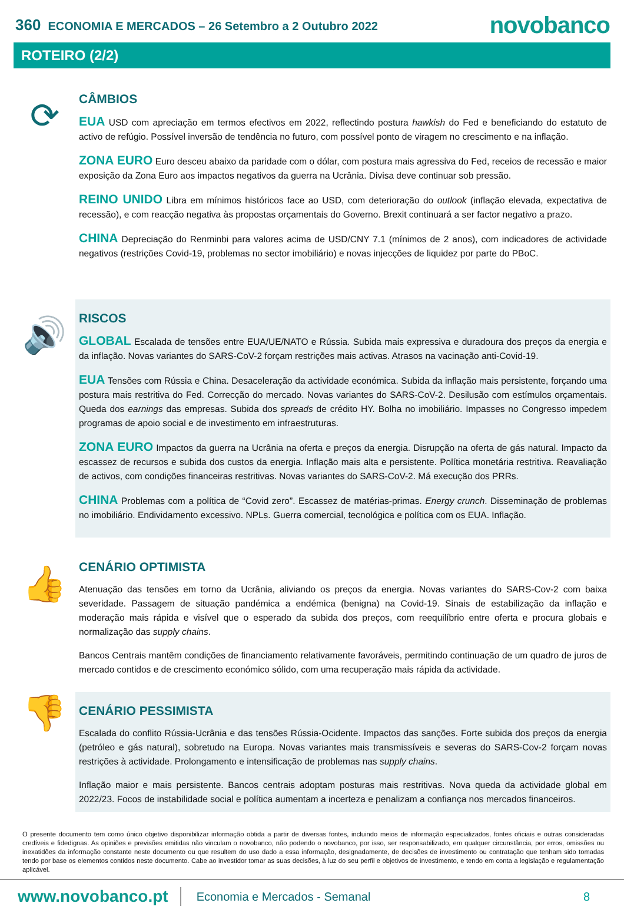360 ECONOMIA E MERCADOS – 26 Setembro a 2 Outubro 2022
novobanco
ROTEIRO (2/2)
⟳
CÂMBIOS
EUA USD com apreciação em termos efectivos em 2022, reflectindo postura hawkish do Fed e beneficiando do estatuto de activo de refúgio. Possível inversão de tendência no futuro, com possível ponto de viragem no crescimento e na inflação.
ZONA EURO Euro desceu abaixo da paridade com o dólar, com postura mais agressiva do Fed, receios de recessão e maior exposição da Zona Euro aos impactos negativos da guerra na Ucrânia. Divisa deve continuar sob pressão.
REINO UNIDO Libra em mínimos históricos face ao USD, com deterioração do outlook (inflação elevada, expectativa de recessão), e com reacção negativa às propostas orçamentais do Governo. Brexit continuará a ser factor negativo a prazo.
CHINA Depreciação do Renminbi para valores acima de USD/CNY 7.1 (mínimos de 2 anos), com indicadores de actividade negativos (restrições Covid-19, problemas no sector imobiliário) e novas injecções de liquidez por parte do PBoC.
🔊
RISCOS
GLOBAL Escalada de tensões entre EUA/UE/NATO e Rússia. Subida mais expressiva e duradoura dos preços da energia e da inflação. Novas variantes do SARS-CoV-2 forçam restrições mais activas. Atrasos na vacinação anti-Covid-19.
EUA Tensões com Rússia e China. Desaceleração da actividade económica. Subida da inflação mais persistente, forçando uma postura mais restritiva do Fed. Correcção do mercado. Novas variantes do SARS-CoV-2. Desilusão com estímulos orçamentais. Queda dos earnings das empresas. Subida dos spreads de crédito HY. Bolha no imobiliário. Impasses no Congresso impedem programas de apoio social e de investimento em infraestruturas.
ZONA EURO Impactos da guerra na Ucrânia na oferta e preços da energia. Disrupção na oferta de gás natural. Impacto da escassez de recursos e subida dos custos da energia. Inflação mais alta e persistente. Política monetária restritiva. Reavaliação de activos, com condições financeiras restritivas. Novas variantes do SARS-CoV-2. Má execução dos PRRs.
CHINA Problemas com a política de “Covid zero”. Escassez de matérias-primas. Energy crunch. Disseminação de problemas no imobiliário. Endividamento excessivo. NPLs. Guerra comercial, tecnológica e política com os EUA. Inflação.
👍
CENÁRIO OPTIMISTA
Atenuação das tensões em torno da Ucrânia, aliviando os preços da energia. Novas variantes do SARS-Cov-2 com baixa severidade. Passagem de situação pandémica a endémica (benigna) na Covid-19. Sinais de estabilização da inflação e moderação mais rápida e visível que o esperado da subida dos preços, com reequilíbrio entre oferta e procura globais e normalização das supply chains.
Bancos Centrais mantêm condições de financiamento relativamente favoráveis, permitindo continuação de um quadro de juros de mercado contidos e de crescimento económico sólido, com uma recuperação mais rápida da actividade.
👎
CENÁRIO PESSIMISTA
Escalada do conflito Rússia-Ucrânia e das tensões Rússia-Ocidente. Impactos das sanções. Forte subida dos preços da energia (petróleo e gás natural), sobretudo na Europa. Novas variantes mais transmissíveis e severas do SARS-Cov-2 forçam novas restrições à actividade. Prolongamento e intensificação de problemas nas supply chains.
Inflação maior e mais persistente. Bancos centrais adoptam posturas mais restritivas. Nova queda da actividade global em 2022/23. Focos de instabilidade social e política aumentam a incerteza e penalizam a confiança nos mercados financeiros.
O presente documento tem como único objetivo disponibilizar informação obtida a partir de diversas fontes, incluindo meios de informação especializados, fontes oficiais e outras consideradas credíveis e fidedignas. As opiniões e previsões emitidas não vinculam o novobanco, não podendo o novobanco, por isso, ser responsabilizado, em qualquer circunstância, por erros, omissões ou inexatidões da informação constante neste documento ou que resultem do uso dado a essa informação, designadamente, de decisões de investimento ou contratação que tenham sido tomadas tendo por base os elementos contidos neste documento. Cabe ao investidor tomar as suas decisões, à luz do seu perfil e objetivos de investimento, e tendo em conta a legislação e regulamentação aplicável.
www.novobanco.pt Economia e Mercados - Semanal 8